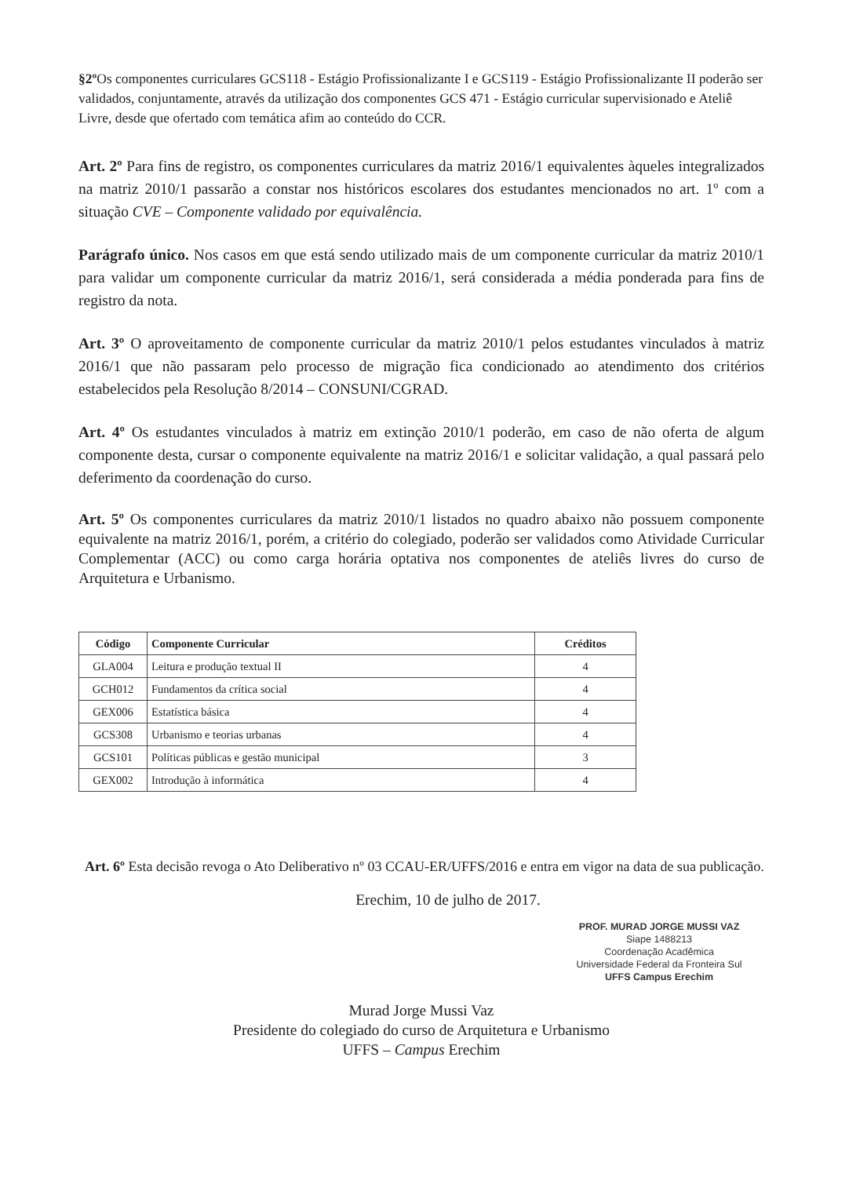§2º Os componentes curriculares GCS118 - Estágio Profissionalizante I e GCS119 - Estágio Profissionalizante II poderão ser validados, conjuntamente, através da utilização dos componentes GCS 471 - Estágio curricular supervisionado e Ateliê Livre, desde que ofertado com temática afim ao conteúdo do CCR.
Art. 2º Para fins de registro, os componentes curriculares da matriz 2016/1 equivalentes àqueles integralizados na matriz 2010/1 passarão a constar nos históricos escolares dos estudantes mencionados no art. 1º com a situação CVE – Componente validado por equivalência.
Parágrafo único. Nos casos em que está sendo utilizado mais de um componente curricular da matriz 2010/1 para validar um componente curricular da matriz 2016/1, será considerada a média ponderada para fins de registro da nota.
Art. 3º O aproveitamento de componente curricular da matriz 2010/1 pelos estudantes vinculados à matriz 2016/1 que não passaram pelo processo de migração fica condicionado ao atendimento dos critérios estabelecidos pela Resolução 8/2014 – CONSUNI/CGRAD.
Art. 4º Os estudantes vinculados à matriz em extinção 2010/1 poderão, em caso de não oferta de algum componente desta, cursar o componente equivalente na matriz 2016/1 e solicitar validação, a qual passará pelo deferimento da coordenação do curso.
Art. 5º Os componentes curriculares da matriz 2010/1 listados no quadro abaixo não possuem componente equivalente na matriz 2016/1, porém, a critério do colegiado, poderão ser validados como Atividade Curricular Complementar (ACC) ou como carga horária optativa nos componentes de ateliês livres do curso de Arquitetura e Urbanismo.
| Código | Componente Curricular | Créditos |
| --- | --- | --- |
| GLA004 | Leitura e produção textual II | 4 |
| GCH012 | Fundamentos da crítica social | 4 |
| GEX006 | Estatística básica | 4 |
| GCS308 | Urbanismo e teorias urbanas | 4 |
| GCS101 | Políticas públicas e gestão municipal | 3 |
| GEX002 | Introdução à informática | 4 |
Art. 6º Esta decisão revoga o Ato Deliberativo nº 03 CCAU-ER/UFFS/2016 e entra em vigor na data de sua publicação.
Erechim, 10 de julho de 2017.
PROF. MURAD JORGE MUSSI VAZ
Siape 1488213
Coordenação Acadêmica
Universidade Federal da Fronteira Sul
UFFS Campus Erechim
Murad Jorge Mussi Vaz
Presidente do colegiado do curso de Arquitetura e Urbanismo
UFFS – Campus Erechim